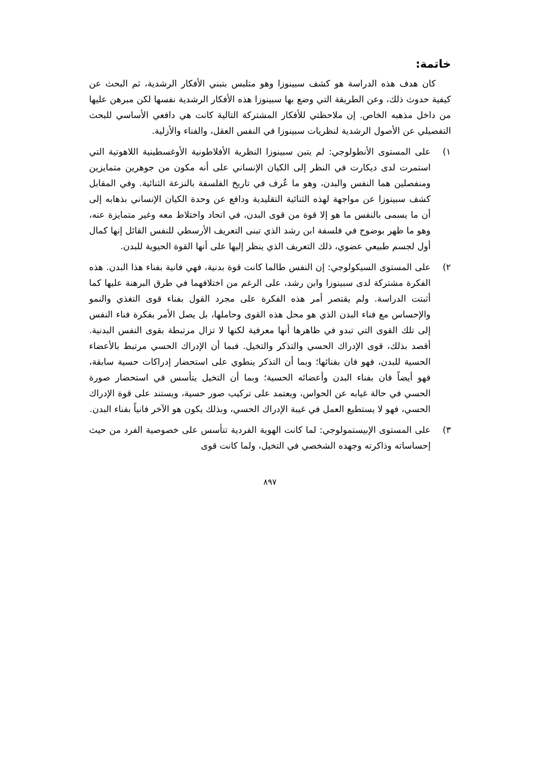خاتمة:
كان هدف هذه الدراسة هو كشف سبينوزا وهو متلبس بتبني الأفكار الرشدية، ثم البحث عن كيفية حدوث ذلك، وعن الطريقة التي وضع بها سبينوزا هذه الأفكار الرشدية نفسها لكن مبرهن عليها من داخل مذهبه الخاص. إن ملاحظتي للأفكار المشتركة التالية كانت هي دافعي الأساسي للبحث التفصيلي عن الأصول الرشدية لنظريات سبينوزا في النفس العقل، والفناء والأزلية.
١) على المستوى الأنطولوجي: لم يتبن سبينوزا النظرية الأفلاطونية الأوغسطينية اللاهوتية التي استمرت لدى ديكارت في النظر إلى الكيان الإنساني على أنه مكون من جوهرين متمايزين ومنفصلين هما النفس والبدن، وهو ما عُرف في تاريخ الفلسفة بالنزعة الثنائية. وفي المقابل كشف سبينوزا عن مواجهة لهذه الثنائية التقليدية ودافع عن وحدة الكيان الإنساني بذهابه إلى أن ما يسمى بالنفس ما هو إلا قوة من قوى البدن، في اتحاد واختلاط معه وغير متمايزة عنه، وهو ما ظهر بوضوح في فلسفة ابن رشد الذي تبنى التعريف الأرسطي للنفس القائل إنها كمال أول لجسم طبيعي عضوي، ذلك التعريف الذي ينظر إليها على أنها القوة الحيوية للبدن.
٢) على المستوى السيكولوجي: إن النفس طالما كانت قوة بدنية، فهي فانية بفناء هذا البدن. هذه الفكرة مشتركة لدى سبينوزا وابن رشد، على الرغم من اختلافهما في طرق البرهنة عليها كما أثبتت الدراسة. ولم يقتصر أمر هذه الفكرة على مجرد القول بفناء قوى التغذي والنمو والإحساس مع فناء البدن الذي هو محل هذه القوى وحاملها، بل يصل الأمر بفكرة فناء النفس إلى تلك القوى التي تبدو في ظاهرها أنها معرفية لكنها لا تزال مرتبطة بقوى النفس البدنية. أقصد بذلك، قوى الإدراك الحسي والتذكر والتخيل. فبما أن الإدراك الحسي مرتبط بالأعضاء الحسية للبدن، فهو فان بفنائها؛ وبما أن التذكر ينطوي على استحضار إدراكات حسية سابقة، فهو أيضاً فان بفناء البدن وأعضائه الحسية؛ وبما أن التخيل يتأسس في استحضار صورة الحسي في حالة غيابه عن الحواس، ويعتمد على تركيب صور حسية، ويستند على قوة الإدراك الحسي، فهو لا يستطيع العمل في غيبة الإدراك الحسي، وبذلك يكون هو الآخر فانياً بفناء البدن.
٣) على المستوى الإبيستمولوجي: لما كانت الهوية الفردية تتأسس على خصوصية الفرد من حيث إحساساته وذاكرته وجهده الشخصي في التخيل، ولما كانت قوى
٨٩٧